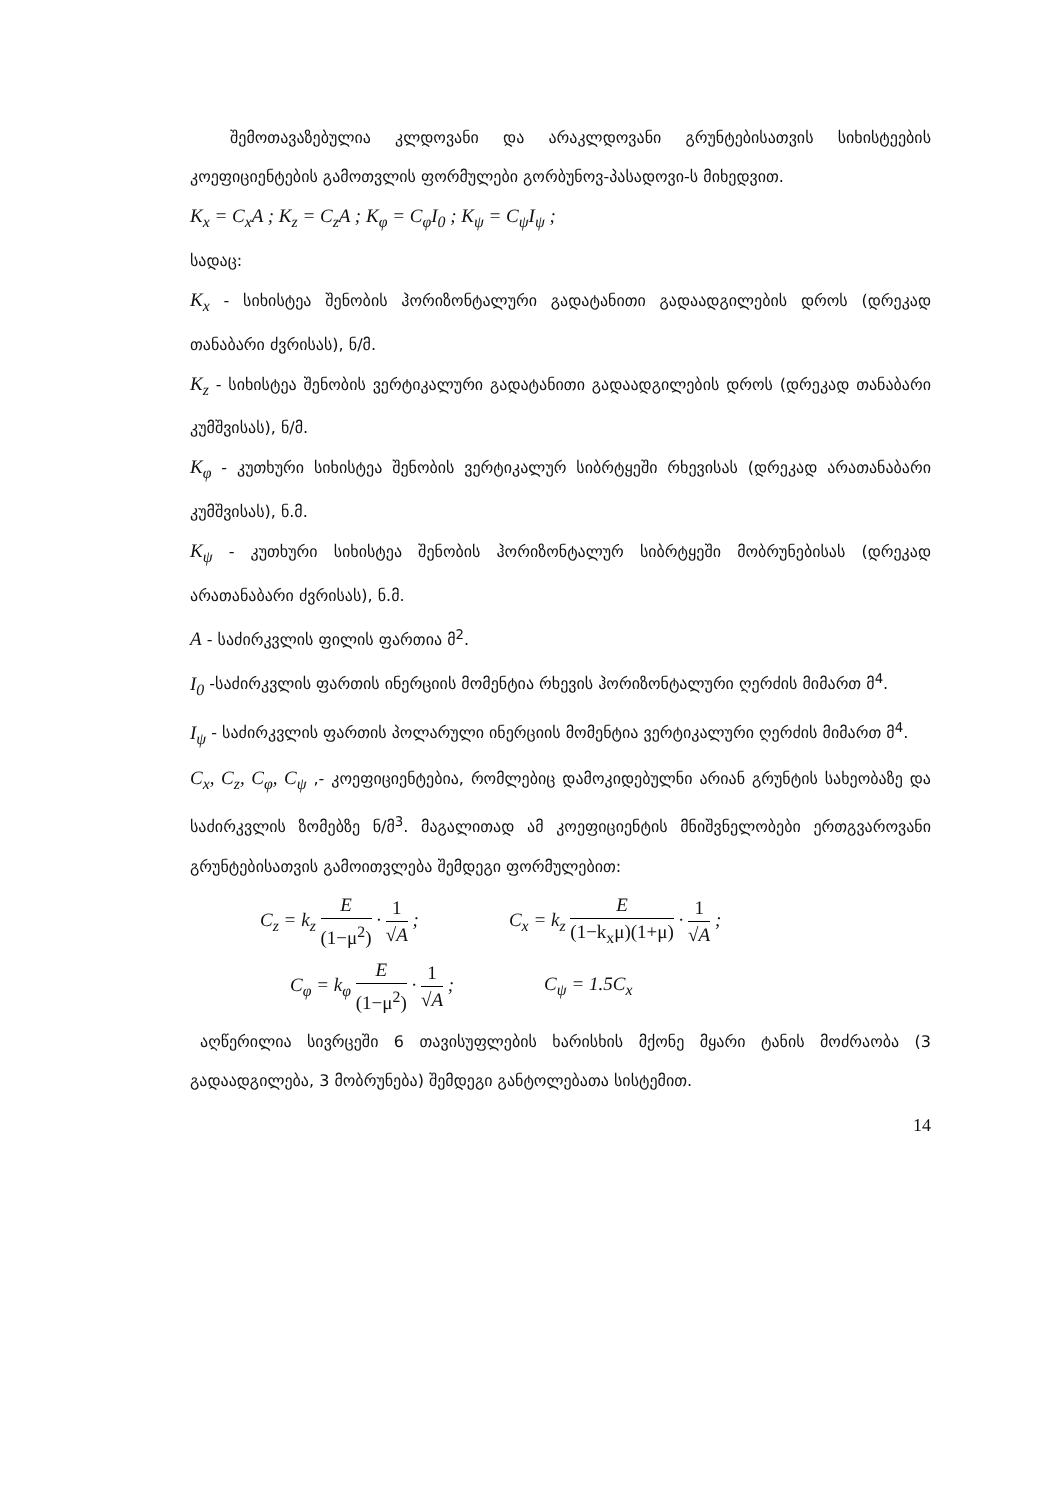შემოთავაზებულია კლდოვანი და არაკლდოვანი გრუნტებისათვის სიხისტეების კოეფიციენტების გამოთვლის ფორმულები გორბუნოვ-პასადოვი-ს მიხედვით.
K<sub>x</sub> = C<sub>x</sub>A ; K<sub>z</sub> = C<sub>z</sub>A ; K<sub>φ</sub> = C<sub>φ</sub>I<sub>0</sub> ; K<sub>ψ</sub> = C<sub>ψ</sub>I<sub>ψ</sub> ;
სადაც:
K<sub>x</sub> - სიხისტეა შენობის ჰორიზონტალური გადატანითი გადაადგილების დროს (დრეკად თანაბარი ძვრისას), ნ/მ.
K<sub>z</sub> - სიხისტეა შენობის ვერტიკალური გადატანითი გადაადგილების დროს (დრეკად თანაბარი კუმშვისას), ნ/მ.
K<sub>φ</sub> - კუთხური სიხისტეა შენობის ვერტიკალურ სიბრტყეში რხევისას (დრეკად არათანაბარი კუმშვისას), ნ.მ.
K<sub>ψ</sub> - კუთხური სიხისტეა შენობის ჰორიზონტალურ სიბრტყეში მობრუნებისას (დრეკად არათანაბარი ძვრისას), ნ.მ.
A - საძირკვლის ფილის ფართია მ<sup>2</sup>.
I<sub>0</sub> -საძირკვლის ფართის ინერციის მომენტია რხევის ჰორიზონტალური ღერძის მიმართ მ<sup>4</sup>.
I<sub>ψ</sub> - საძირკვლის ფართის პოლარული ინერციის მომენტია ვერტიკალური ღერძის მიმართ მ<sup>4</sup>.
C<sub>x</sub>, C<sub>z</sub>, C<sub>φ</sub>, C<sub>ψ</sub> ,- კოეფიციენტებია, რომლებიც დამოკიდებულნი არიან გრუნტის სახეობაზე და საძირკვლის ზომებზე ნ/მ<sup>3</sup>. მაგალითად ამ კოეფიციენტის მნიშვნელობები ერთგვაროვანი გრუნტებისათვის გამოითვლება შემდეგი ფორმულებით:
C<sub>z</sub> = k<sub>z</sub> E (1−μ<sup>2</sup>) · 1 √A ; C<sub>x</sub> = k<sub>z</sub> E (1−k<sub>x</sub>μ)(1+μ) · 1 √A ;
C<sub>φ</sub> = k<sub>φ</sub> E (1−μ<sup>2</sup>) · 1 √A ; C<sub>ψ</sub> = 1.5C<sub>x</sub>
აღწერილია სივრცეში 6 თავისუფლების ხარისხის მქონე მყარი ტანის მოძრაობა (3 გადაადგილება, 3 მობრუნება) შემდეგი განტოლებათა სისტემით.
14